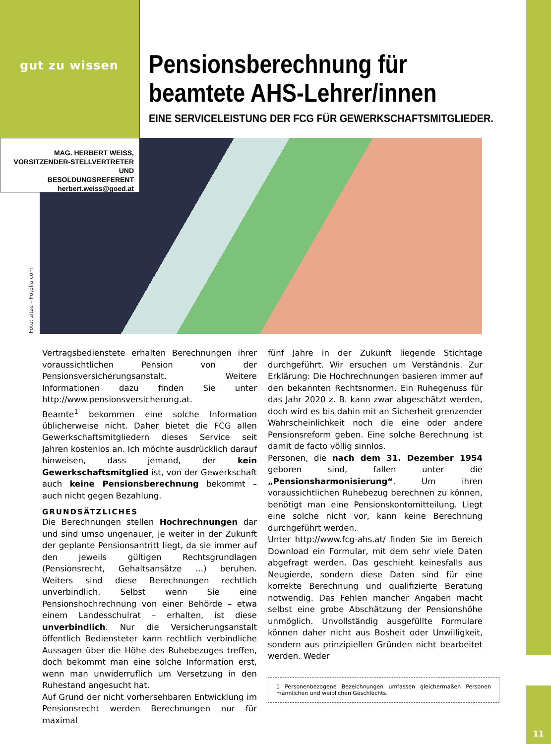gut zu wissen
Pensionsberechnung für
beamtete AHS-Lehrer/innen
EINE SERVICELEISTUNG DER FCG FÜR GEWERKSCHAFTSMITGLIEDER.
MAG. HERBERT WEISS,
VORSITZENDER-STELLVERTRETER UND
BESOLDUNGSREFERENT
herbert.weiss@goed.at
Foto: zitze – Fotolia.com
Vertragsbedienstete erhalten Berechnungen ihrer voraussichtlichen Pension von der Pensionsversicherungsanstalt. Weitere Informationen dazu finden Sie unter http://www.pensionsversicherung.at.
Beamte<sup>1</sup> bekommen eine solche Information üblicherweise nicht. Daher bietet die FCG allen Gewerkschaftsmitgliedern dieses Service seit Jahren kostenlos an. Ich möchte ausdrücklich darauf hinweisen, dass jemand, der kein Gewerkschaftsmitglied ist, von der Gewerkschaft auch keine Pensionsberechnung bekommt – auch nicht gegen Bezahlung.
GRUNDSÄTZLICHES
Die Berechnungen stellen Hochrechnungen dar und sind umso ungenauer, je weiter in der Zukunft der geplante Pensionsantritt liegt, da sie immer auf den jeweils gültigen Rechtsgrundlagen (Pensionsrecht, Gehaltsansätze …) beruhen. Weiters sind diese Berechnungen rechtlich unverbindlich. Selbst wenn Sie eine Pensionshochrechnung von einer Behörde – etwa einem Landesschulrat – erhalten, ist diese unverbindlich. Nur die Versicherungsanstalt öffentlich Bediensteter kann rechtlich verbindliche Aussagen über die Höhe des Ruhebezuges treffen, doch bekommt man eine solche Information erst, wenn man unwiderruflich um Versetzung in den Ruhestand angesucht hat.
Auf Grund der nicht vorhersehbaren Entwicklung im Pensionsrecht werden Berechnungen nur für maximal
fünf Jahre in der Zukunft liegende Stichtage durchgeführt. Wir ersuchen um Verständnis. Zur Erklärung: Die Hochrechnungen basieren immer auf den bekannten Rechtsnormen. Ein Ruhegenuss für das Jahr 2020 z. B. kann zwar abgeschätzt werden, doch wird es bis dahin mit an Sicherheit grenzender Wahrscheinlichkeit noch die eine oder andere Pensionsreform geben. Eine solche Berechnung ist damit de facto völlig sinnlos.
Personen, die nach dem 31. Dezember 1954 geboren sind, fallen unter die „Pensionsharmonisierung“. Um ihren voraussichtlichen Ruhebezug berechnen zu können, benötigt man eine Pensionskontomitteilung. Liegt eine solche nicht vor, kann keine Berechnung durchgeführt werden.
Unter http://www.fcg-ahs.at/ finden Sie im Bereich Download ein Formular, mit dem sehr viele Daten abgefragt werden. Das geschieht keinesfalls aus Neugierde, sondern diese Daten sind für eine korrekte Berechnung und qualifizierte Beratung notwendig. Das Fehlen mancher Angaben macht selbst eine grobe Abschätzung der Pensionshöhe unmöglich. Unvollständig ausgefüllte Formulare können daher nicht aus Bosheit oder Unwilligkeit, sondern aus prinzipiellen Gründen nicht bearbeitet werden. Weder
1 Personenbezogene Bezeichnungen umfassen gleichermaßen Personen männlichen und weiblichen Geschlechts.
11